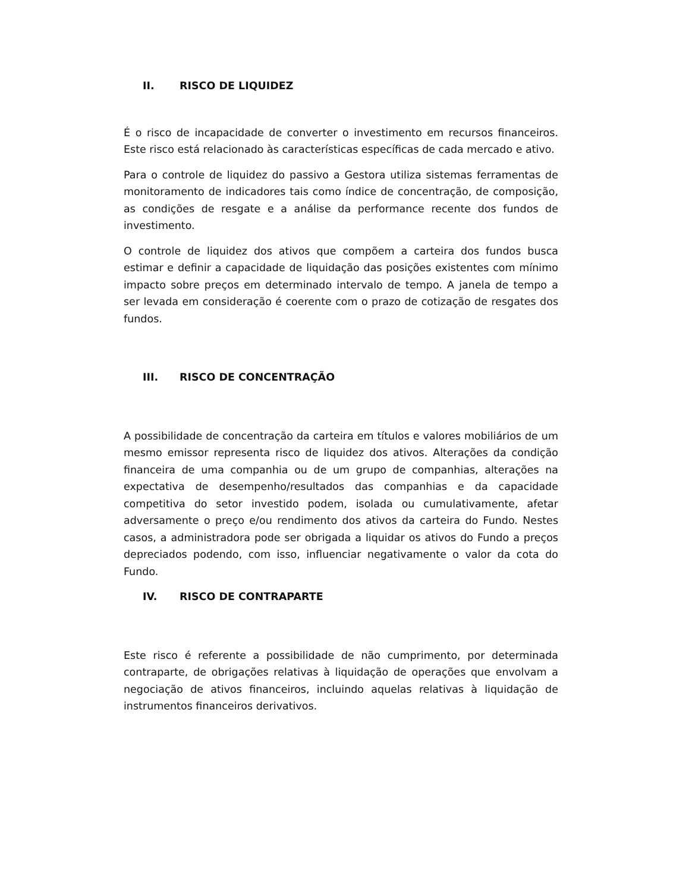II. RISCO DE LIQUIDEZ
É o risco de incapacidade de converter o investimento em recursos financeiros. Este risco está relacionado às características específicas de cada mercado e ativo.
Para o controle de liquidez do passivo a Gestora utiliza sistemas ferramentas de monitoramento de indicadores tais como índice de concentração, de composição, as condições de resgate e a análise da performance recente dos fundos de investimento.
O controle de liquidez dos ativos que compõem a carteira dos fundos busca estimar e definir a capacidade de liquidação das posições existentes com mínimo impacto sobre preços em determinado intervalo de tempo. A janela de tempo a ser levada em consideração é coerente com o prazo de cotização de resgates dos fundos.
III. RISCO DE CONCENTRAÇÃO
A possibilidade de concentração da carteira em títulos e valores mobiliários de um mesmo emissor representa risco de liquidez dos ativos. Alterações da condição financeira de uma companhia ou de um grupo de companhias, alterações na expectativa de desempenho/resultados das companhias e da capacidade competitiva do setor investido podem, isolada ou cumulativamente, afetar adversamente o preço e/ou rendimento dos ativos da carteira do Fundo. Nestes casos, a administradora pode ser obrigada a liquidar os ativos do Fundo a preços depreciados podendo, com isso, influenciar negativamente o valor da cota do Fundo.
IV. RISCO DE CONTRAPARTE
Este risco é referente a possibilidade de não cumprimento, por determinada contraparte, de obrigações relativas à liquidação de operações que envolvam a negociação de ativos financeiros, incluindo aquelas relativas à liquidação de instrumentos financeiros derivativos.